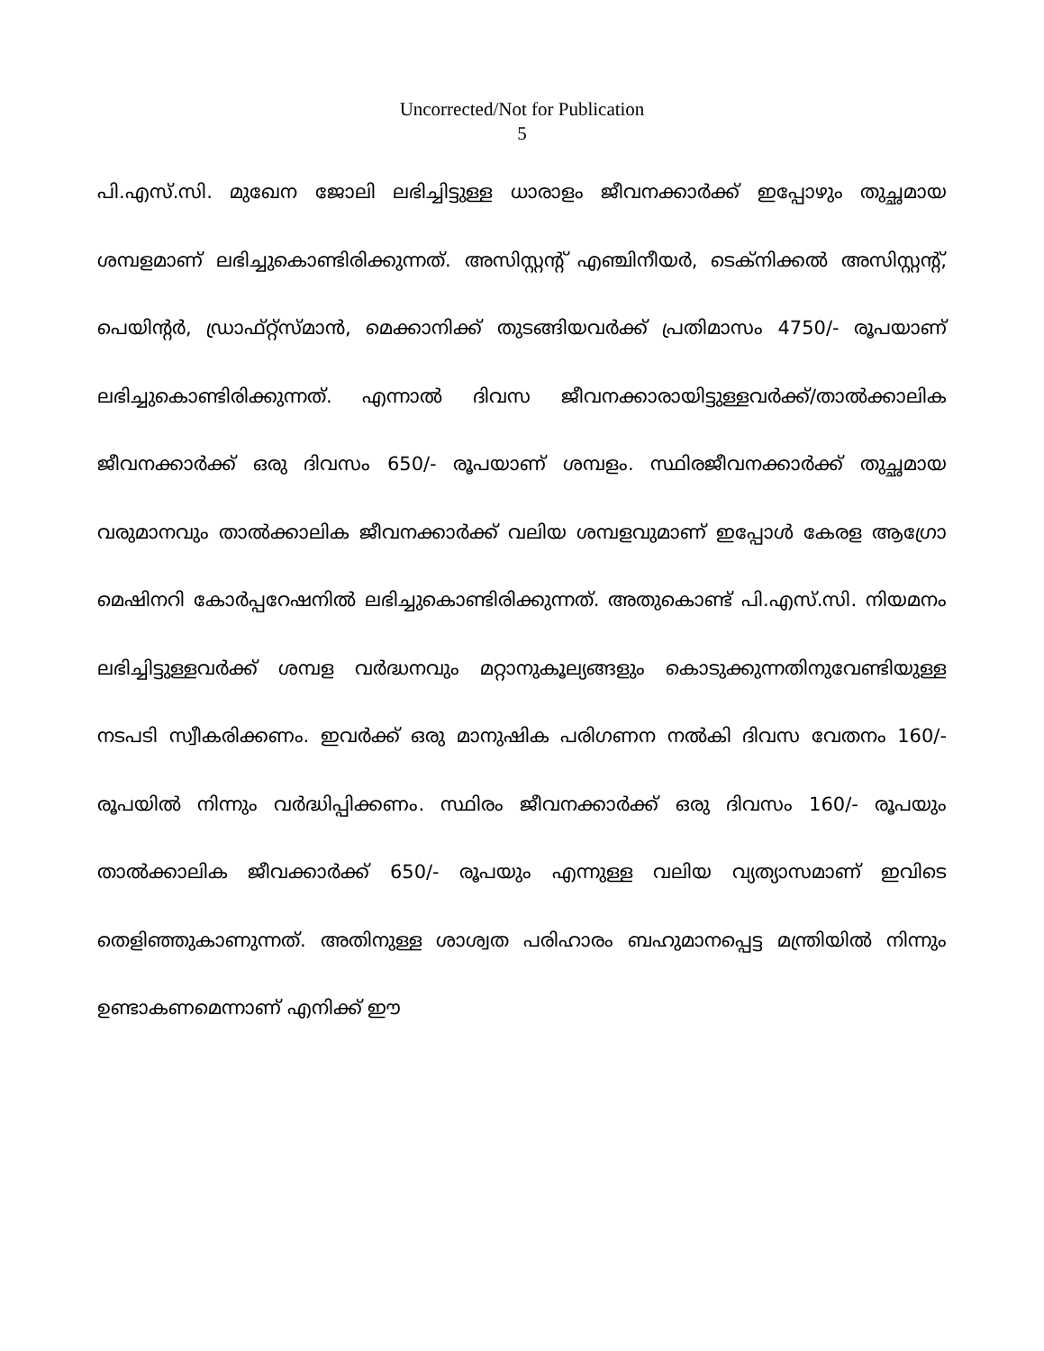Uncorrected/Not for Publication
5
പി.എസ്.സി. മുഖേന ജോലി ലഭിച്ചിട്ടുള്ള ധാരാളം ജീവനക്കാർക്ക് ഇപ്പോഴും തുച്ഛമായ ശമ്പളമാണ് ലഭിച്ചുകൊണ്ടിരിക്കുന്നത്. അസിസ്റ്റന്റ് എഞ്ചിനീയർ, ടെക്നിക്കൽ അസിസ്റ്റന്റ്, പെയിന്റർ, ഡ്രാഫ്റ്റ്സ്മാൻ, മെക്കാനിക്ക് തുടങ്ങിയവർക്ക് പ്രതിമാസം 4750/- രൂപയാണ് ലഭിച്ചുകൊണ്ടിരിക്കുന്നത്. എന്നാൽ ദിവസ ജീവനക്കാരായിട്ടുള്ളവർക്ക്/താൽക്കാലിക ജീവനക്കാർക്ക് ഒരു ദിവസം 650/- രൂപയാണ് ശമ്പളം. സ്ഥിരജീവനക്കാർക്ക് തുച്ഛമായ വരുമാനവും താൽക്കാലിക ജീവനക്കാർക്ക് വലിയ ശമ്പളവുമാണ് ഇപ്പോൾ കേരള ആഗ്രോ മെഷിനറി കോർപ്പറേഷനിൽ ലഭിച്ചുകൊണ്ടിരിക്കുന്നത്. അതുകൊണ്ട് പി.എസ്.സി. നിയമനം ലഭിച്ചിട്ടുള്ളവർക്ക് ശമ്പള വർദ്ധനവും മറ്റാനുകൂല്യങ്ങളും കൊടുക്കുന്നതിനുവേണ്ടിയുള്ള നടപടി സ്വീകരിക്കണം. ഇവർക്ക് ഒരു മാനുഷിക പരിഗണന നൽകി ദിവസ വേതനം 160/- രൂപയിൽ നിന്നും വർദ്ധിപ്പിക്കണം. സ്ഥിരം ജീവനക്കാർക്ക് ഒരു ദിവസം 160/- രൂപയും താൽക്കാലിക ജീവക്കാർക്ക് 650/- രൂപയും എന്നുള്ള വലിയ വ്യത്യാസമാണ് ഇവിടെ തെളിഞ്ഞുകാണുന്നത്. അതിനുള്ള ശാശ്വത പരിഹാരം ബഹുമാനപ്പെട്ട മന്ത്രിയിൽ നിന്നും ഉണ്ടാകണമെന്നാണ് എനിക്ക് ഈ